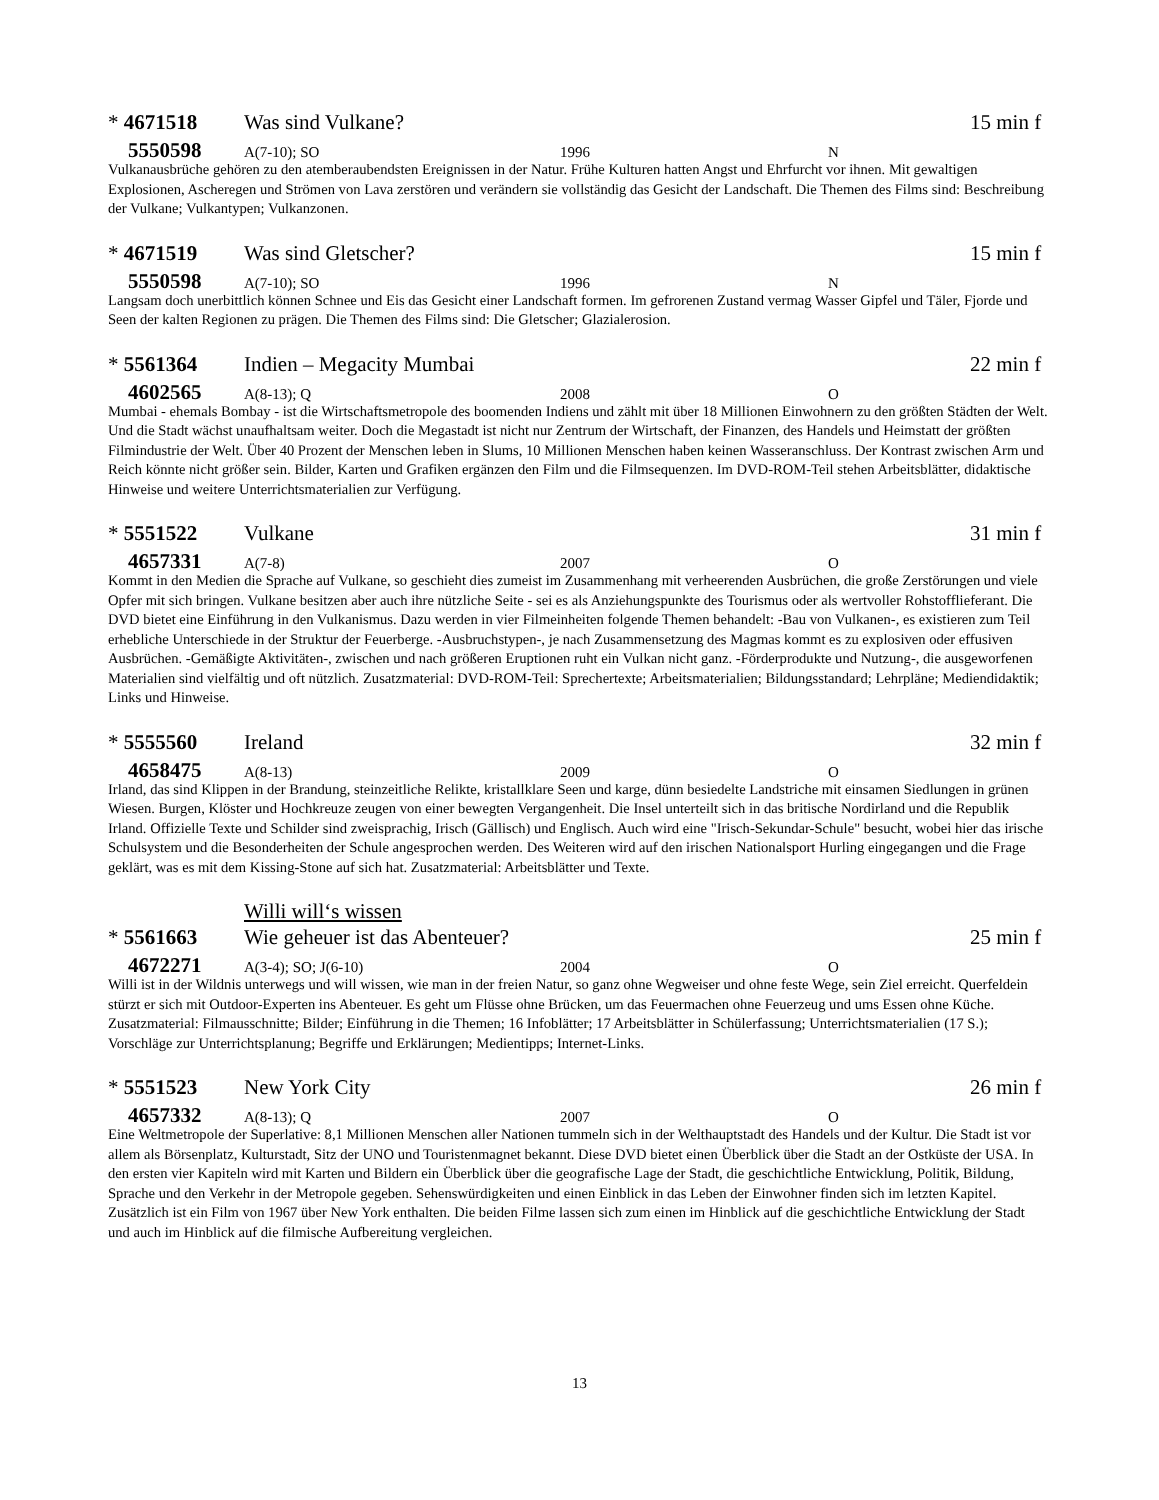* 4671518 Was sind Vulkane? 15 min f
5550598 A(7-10); SO 1996 N
Vulkanausbrüche gehören zu den atemberaubendsten Ereignissen in der Natur. Frühe Kulturen hatten Angst und Ehrfurcht vor ihnen. Mit gewaltigen Explosionen, Ascheregen und Strömen von Lava zerstören und verändern sie vollständig das Gesicht der Landschaft. Die Themen des Films sind: Beschreibung der Vulkane; Vulkantypen; Vulkanzonen.
* 4671519 Was sind Gletscher? 15 min f
5550598 A(7-10); SO 1996 N
Langsam doch unerbittlich können Schnee und Eis das Gesicht einer Landschaft formen. Im gefrorenen Zustand vermag Wasser Gipfel und Täler, Fjorde und Seen der kalten Regionen zu prägen. Die Themen des Films sind: Die Gletscher; Glazialerosion.
* 5561364 Indien – Megacity Mumbai 22 min f
4602565 A(8-13); Q 2008 O
Mumbai - ehemals Bombay - ist die Wirtschaftsmetropole des boomenden Indiens und zählt mit über 18 Millionen Einwohnern zu den größten Städten der Welt. Und die Stadt wächst unaufhaltsam weiter. Doch die Megastadt ist nicht nur Zentrum der Wirtschaft, der Finanzen, des Handels und Heimstatt der größten Filmindustrie der Welt. Über 40 Prozent der Menschen leben in Slums, 10 Millionen Menschen haben keinen Wasseranschluss. Der Kontrast zwischen Arm und Reich könnte nicht größer sein. Bilder, Karten und Grafiken ergänzen den Film und die Filmsequenzen. Im DVD-ROM-Teil stehen Arbeitsblätter, didaktische Hinweise und weitere Unterrichtsmaterialien zur Verfügung.
* 5551522 Vulkane 31 min f
4657331 A(7-8) 2007 O
Kommt in den Medien die Sprache auf Vulkane, so geschieht dies zumeist im Zusammenhang mit verheerenden Ausbrüchen, die große Zerstörungen und viele Opfer mit sich bringen. Vulkane besitzen aber auch ihre nützliche Seite - sei es als Anziehungspunkte des Tourismus oder als wertvoller Rohstofflieferant. Die DVD bietet eine Einführung in den Vulkanismus. Dazu werden in vier Filmeinheiten folgende Themen behandelt: -Bau von Vulkanen-, es existieren zum Teil erhebliche Unterschiede in der Struktur der Feuerberge. -Ausbruchstypen-, je nach Zusammensetzung des Magmas kommt es zu explosiven oder effusiven Ausbrüchen. -Gemäßigte Aktivitäten-, zwischen und nach größeren Eruptionen ruht ein Vulkan nicht ganz. -Förderprodukte und Nutzung-, die ausgeworfenen Materialien sind vielfältig und oft nützlich. Zusatzmaterial: DVD-ROM-Teil: Sprechertexte; Arbeitsmaterialien; Bildungsstandard; Lehrpläne; Mediendidaktik; Links und Hinweise.
* 5555560 Ireland 32 min f
4658475 A(8-13) 2009 O
Irland, das sind Klippen in der Brandung, steinzeitliche Relikte, kristallklare Seen und karge, dünn besiedelte Landstriche mit einsamen Siedlungen in grünen Wiesen. Burgen, Klöster und Hochkreuze zeugen von einer bewegten Vergangenheit. Die Insel unterteilt sich in das britische Nordirland und die Republik Irland. Offizielle Texte und Schilder sind zweisprachig, Irisch (Gällisch) und Englisch. Auch wird eine "Irisch-Sekundar-Schule" besucht, wobei hier das irische Schulsystem und die Besonderheiten der Schule angesprochen werden. Des Weiteren wird auf den irischen Nationalsport Hurling eingegangen und die Frage geklärt, was es mit dem Kissing-Stone auf sich hat. Zusatzmaterial: Arbeitsblätter und Texte.
Willi will‘s wissen
* 5561663 Wie geheuer ist das Abenteuer? 25 min f
4672271 A(3-4); SO; J(6-10) 2004 O
Willi ist in der Wildnis unterwegs und will wissen, wie man in der freien Natur, so ganz ohne Wegweiser und ohne feste Wege, sein Ziel erreicht. Querfeldein stürzt er sich mit Outdoor-Experten ins Abenteuer. Es geht um Flüsse ohne Brücken, um das Feuermachen ohne Feuerzeug und ums Essen ohne Küche. Zusatzmaterial: Filmausschnitte; Bilder; Einführung in die Themen; 16 Infoblätter; 17 Arbeitsblätter in Schülerfassung; Unterrichtsmaterialien (17 S.); Vorschläge zur Unterrichtsplanung; Begriffe und Erklärungen; Medientipps; Internet-Links.
* 5551523 New York City 26 min f
4657332 A(8-13); Q 2007 O
Eine Weltmetropole der Superlative: 8,1 Millionen Menschen aller Nationen tummeln sich in der Welthauptstadt des Handels und der Kultur. Die Stadt ist vor allem als Börsenplatz, Kulturstadt, Sitz der UNO und Touristenmagnet bekannt. Diese DVD bietet einen Überblick über die Stadt an der Ostküste der USA. In den ersten vier Kapiteln wird mit Karten und Bildern ein Überblick über die geografische Lage der Stadt, die geschichtliche Entwicklung, Politik, Bildung, Sprache und den Verkehr in der Metropole gegeben. Sehenswürdigkeiten und einen Einblick in das Leben der Einwohner finden sich im letzten Kapitel. Zusätzlich ist ein Film von 1967 über New York enthalten. Die beiden Filme lassen sich zum einen im Hinblick auf die geschichtliche Entwicklung der Stadt und auch im Hinblick auf die filmische Aufbereitung vergleichen.
13